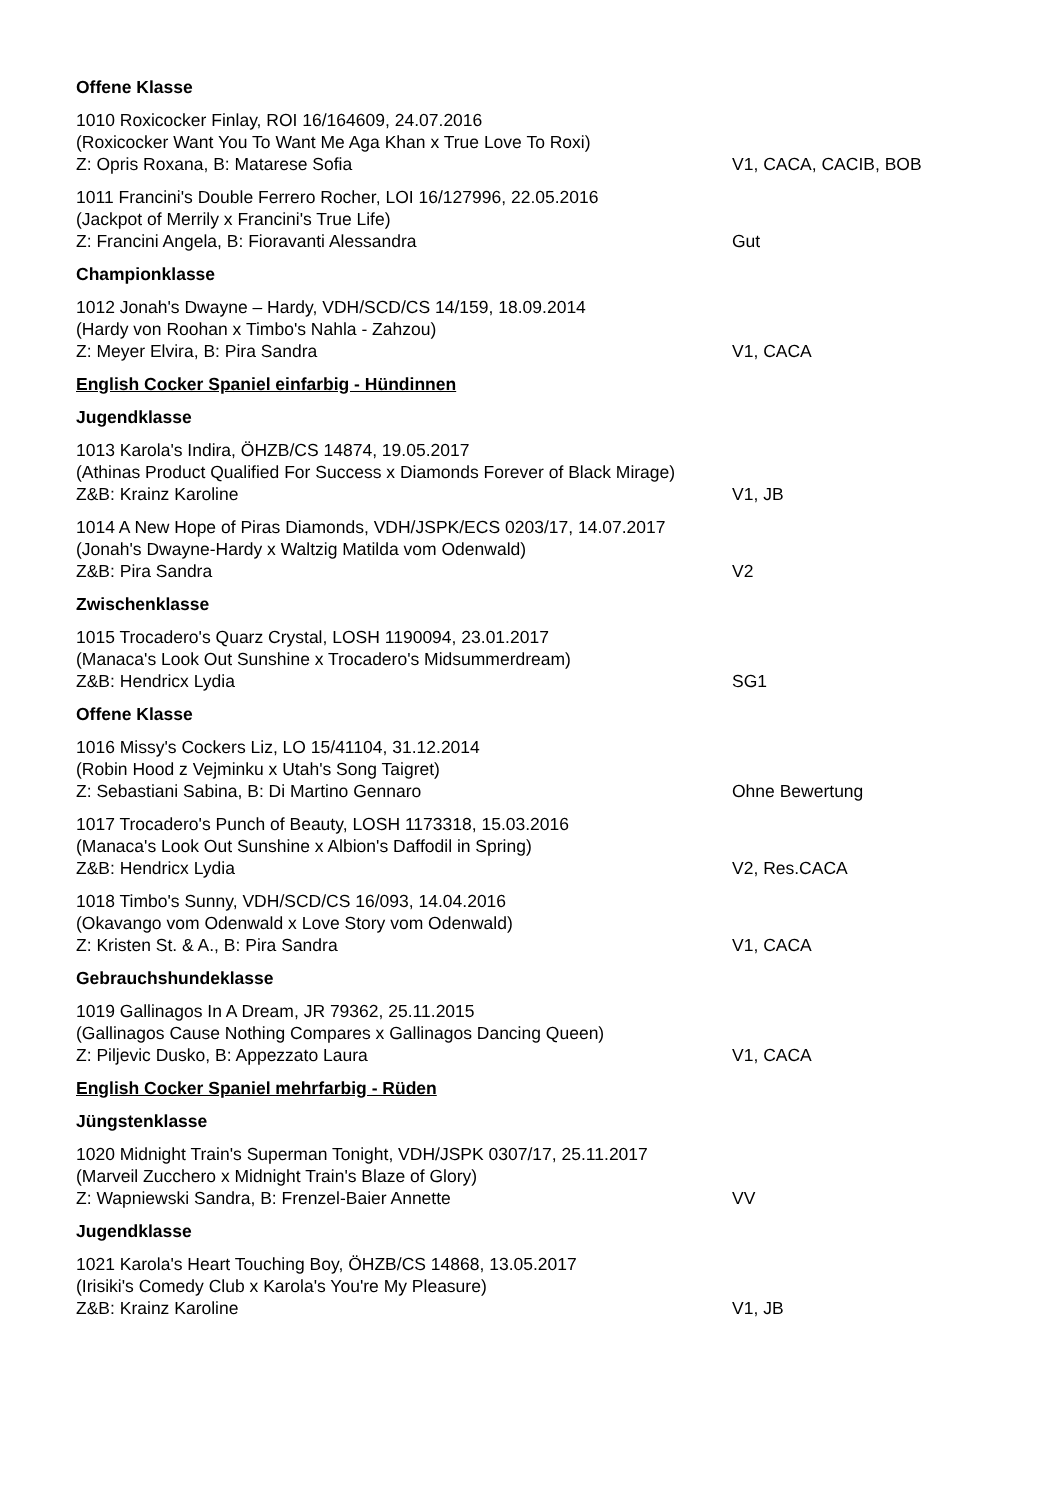Offene Klasse
1010 Roxicocker Finlay, ROI 16/164609, 24.07.2016
(Roxicocker Want You To Want Me Aga Khan x True Love To Roxi)
Z: Opris Roxana, B: Matarese Sofia V1, CACA, CACIB, BOB
1011 Francini's Double Ferrero Rocher, LOI 16/127996, 22.05.2016
(Jackpot of Merrily x Francini's True Life)
Z: Francini Angela, B: Fioravanti Alessandra Gut
Championklasse
1012 Jonah's Dwayne – Hardy, VDH/SCD/CS 14/159, 18.09.2014
(Hardy von Roohan x Timbo's Nahla - Zahzou)
Z: Meyer Elvira, B: Pira Sandra V1, CACA
English Cocker Spaniel einfarbig - Hündinnen
Jugendklasse
1013 Karola's Indira, ÖHZB/CS 14874, 19.05.2017
(Athinas Product Qualified For Success x Diamonds Forever of Black Mirage)
Z&B: Krainz Karoline V1, JB
1014 A New Hope of Piras Diamonds, VDH/JSPK/ECS 0203/17, 14.07.2017
(Jonah's Dwayne-Hardy x Waltzig Matilda vom Odenwald)
Z&B: Pira Sandra V2
Zwischenklasse
1015 Trocadero's Quarz Crystal, LOSH 1190094, 23.01.2017
(Manaca's Look Out Sunshine x Trocadero's Midsummerdream)
Z&B: Hendricx Lydia SG1
Offene Klasse
1016 Missy's Cockers Liz, LO 15/41104, 31.12.2014
(Robin Hood z Vejminku x Utah's Song Taigret)
Z: Sebastiani Sabina, B: Di Martino Gennaro Ohne Bewertung
1017 Trocadero's Punch of Beauty, LOSH 1173318, 15.03.2016
(Manaca's Look Out Sunshine x Albion's Daffodil in Spring)
Z&B: Hendricx Lydia V2, Res.CACA
1018 Timbo's Sunny, VDH/SCD/CS 16/093, 14.04.2016
(Okavango vom Odenwald x Love Story vom Odenwald)
Z: Kristen St. & A., B: Pira Sandra V1, CACA
Gebrauchshundeklasse
1019 Gallinagos In A Dream, JR 79362, 25.11.2015
(Gallinagos Cause Nothing Compares x Gallinagos Dancing Queen)
Z: Piljevic Dusko, B: Appezzato Laura V1, CACA
English Cocker Spaniel mehrfarbig - Rüden
Jüngstenklasse
1020 Midnight Train's Superman Tonight, VDH/JSPK 0307/17, 25.11.2017
(Marveil Zucchero x Midnight Train's Blaze of Glory)
Z: Wapniewski Sandra, B: Frenzel-Baier Annette VV
Jugendklasse
1021 Karola's Heart Touching Boy, ÖHZB/CS 14868, 13.05.2017
(Irisiki's Comedy Club x Karola's You're My Pleasure)
Z&B: Krainz Karoline V1, JB